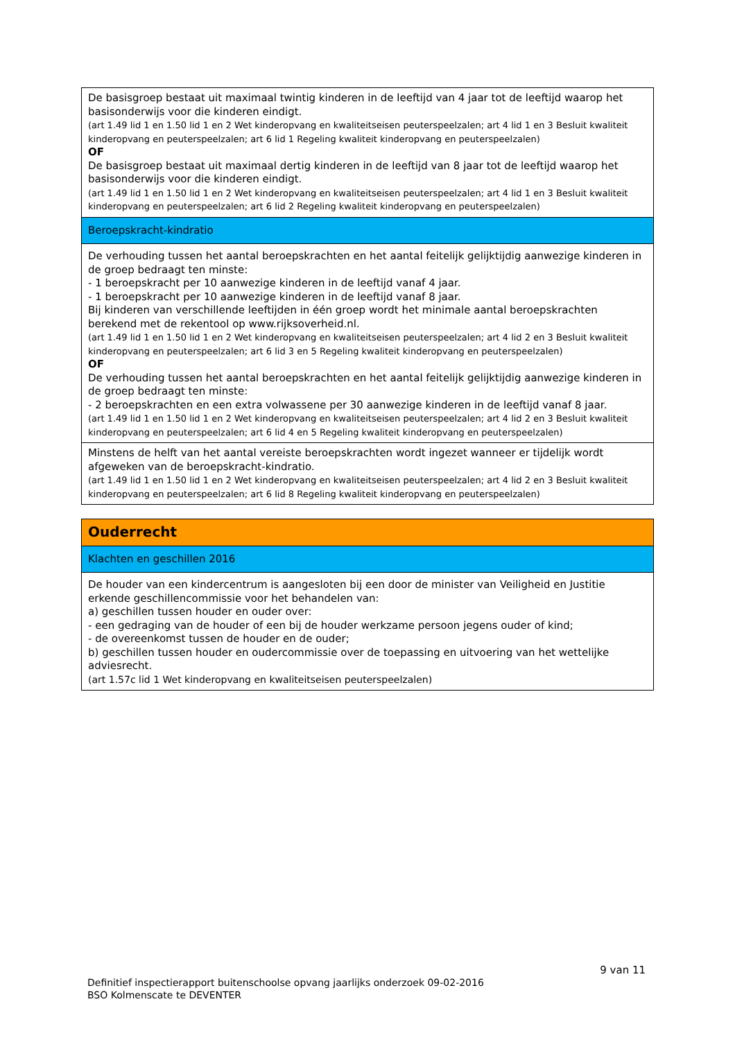| De basisgroep bestaat uit maximaal twintig kinderen in de leeftijd van 4 jaar tot de leeftijd waarop het basisonderwijs voor die kinderen eindigt. (art 1.49 lid 1 en 1.50 lid 1 en 2 Wet kinderopvang en kwaliteitseisen peuterspeelzalen; art 4 lid 1 en 3 Besluit kwaliteit kinderopvang en peuterspeelzalen; art 6 lid 1 Regeling kwaliteit kinderopvang en peuterspeelzalen) OF De basisgroep bestaat uit maximaal dertig kinderen in de leeftijd van 8 jaar tot de leeftijd waarop het basisonderwijs voor die kinderen eindigt. (art 1.49 lid 1 en 1.50 lid 1 en 2 Wet kinderopvang en kwaliteitseisen peuterspeelzalen; art 4 lid 1 en 3 Besluit kwaliteit kinderopvang en peuterspeelzalen; art 6 lid 2 Regeling kwaliteit kinderopvang en peuterspeelzalen) |
| Beroepskracht-kindratio |
| De verhouding tussen het aantal beroepskrachten en het aantal feitelijk gelijktijdig aanwezige kinderen in de groep bedraagt ten minste: - 1 beroepskracht per 10 aanwezige kinderen in de leeftijd vanaf 4 jaar. - 1 beroepskracht per 10 aanwezige kinderen in de leeftijd vanaf 8 jaar. Bij kinderen van verschillende leeftijden in één groep wordt het minimale aantal beroepskrachten berekend met de rekentool op www.rijksoverheid.nl. (art 1.49 lid 1 en 1.50 lid 1 en 2 Wet kinderopvang en kwaliteitseisen peuterspeelzalen; art 4 lid 2 en 3 Besluit kwaliteit kinderopvang en peuterspeelzalen; art 6 lid 3 en 5 Regeling kwaliteit kinderopvang en peuterspeelzalen) OF De verhouding tussen het aantal beroepskrachten en het aantal feitelijk gelijktijdig aanwezige kinderen in de groep bedraagt ten minste: - 2 beroepskrachten en een extra volwassene per 30 aanwezige kinderen in de leeftijd vanaf 8 jaar. (art 1.49 lid 1 en 1.50 lid 1 en 2 Wet kinderopvang en kwaliteitseisen peuterspeelzalen; art 4 lid 2 en 3 Besluit kwaliteit kinderopvang en peuterspeelzalen; art 6 lid 4 en 5 Regeling kwaliteit kinderopvang en peuterspeelzalen) |
| Minstens de helft van het aantal vereiste beroepskrachten wordt ingezet wanneer er tijdelijk wordt afgeweken van de beroepskracht-kindratio. (art 1.49 lid 1 en 1.50 lid 1 en 2 Wet kinderopvang en kwaliteitseisen peuterspeelzalen; art 4 lid 2 en 3 Besluit kwaliteit kinderopvang en peuterspeelzalen; art 6 lid 8 Regeling kwaliteit kinderopvang en peuterspeelzalen) |
| Ouderrecht |
| Klachten en geschillen 2016 |
| De houder van een kindercentrum is aangesloten bij een door de minister van Veiligheid en Justitie erkende geschillencommissie voor het behandelen van: a) geschillen tussen houder en ouder over: - een gedraging van de houder of een bij de houder werkzame persoon jegens ouder of kind; - de overeenkomst tussen de houder en de ouder; b) geschillen tussen houder en oudercommissie over de toepassing en uitvoering van het wettelijke adviesrecht. (art 1.57c lid 1 Wet kinderopvang en kwaliteitseisen peuterspeelzalen) |
9 van 11
Definitief inspectierapport buitenschoolse opvang jaarlijks onderzoek 09-02-2016
BSO Kolmenscate te DEVENTER